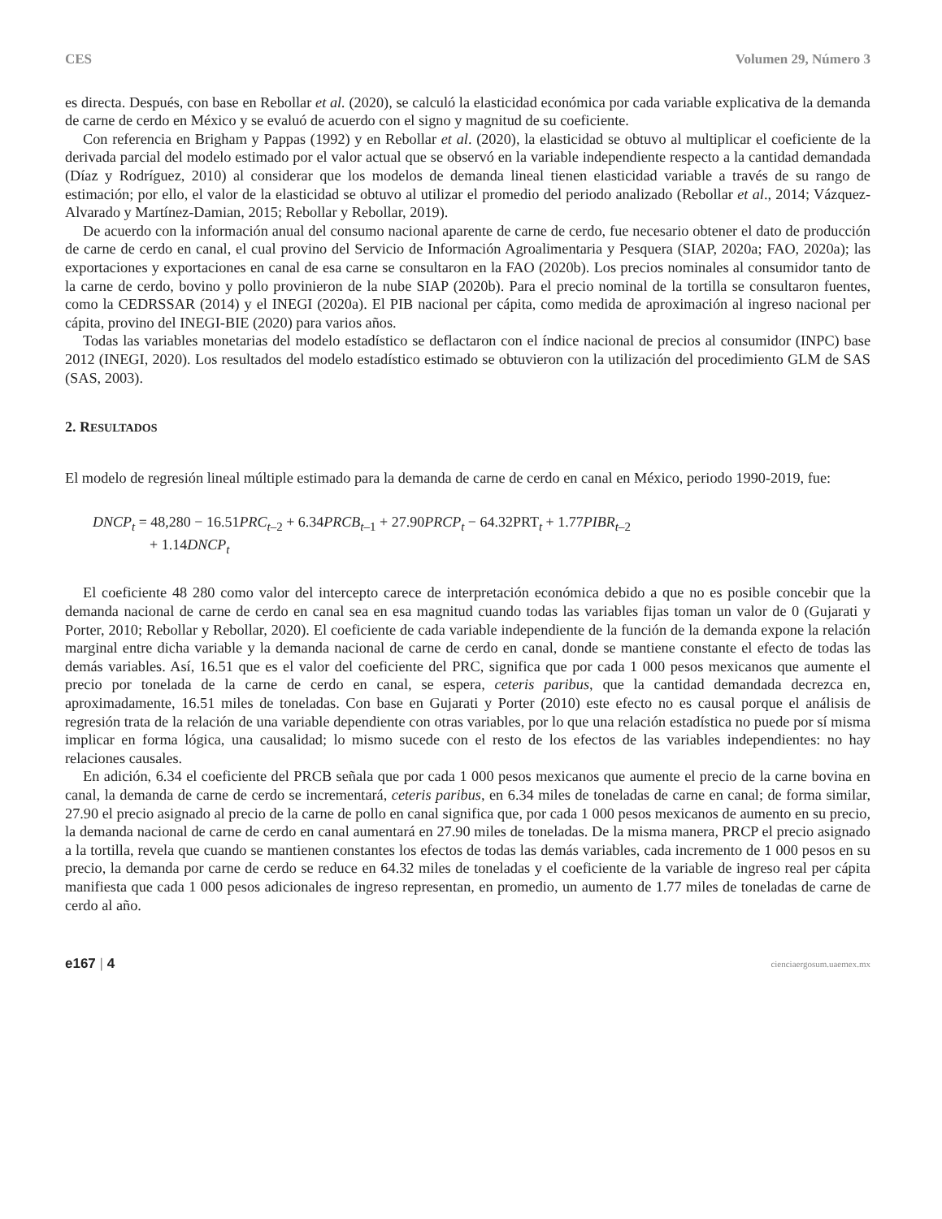CES Volumen 29, Número 3
es directa. Después, con base en Rebollar et al. (2020), se calculó la elasticidad económica por cada variable explicativa de la demanda de carne de cerdo en México y se evaluó de acuerdo con el signo y magnitud de su coeficiente.
Con referencia en Brigham y Pappas (1992) y en Rebollar et al. (2020), la elasticidad se obtuvo al multiplicar el coeficiente de la derivada parcial del modelo estimado por el valor actual que se observó en la variable independiente respecto a la cantidad demandada (Díaz y Rodríguez, 2010) al considerar que los modelos de demanda lineal tienen elasticidad variable a través de su rango de estimación; por ello, el valor de la elasticidad se obtuvo al utilizar el promedio del periodo analizado (Rebollar et al., 2014; Vázquez-Alvarado y Martínez-Damian, 2015; Rebollar y Rebollar, 2019).
De acuerdo con la información anual del consumo nacional aparente de carne de cerdo, fue necesario obtener el dato de producción de carne de cerdo en canal, el cual provino del Servicio de Información Agroalimentaria y Pesquera (SIAP, 2020a; FAO, 2020a); las exportaciones y exportaciones en canal de esa carne se consultaron en la FAO (2020b). Los precios nominales al consumidor tanto de la carne de cerdo, bovino y pollo provinieron de la nube SIAP (2020b). Para el precio nominal de la tortilla se consultaron fuentes, como la CEDRSSAR (2014) y el INEGI (2020a). El PIB nacional per cápita, como medida de aproximación al ingreso nacional per cápita, provino del INEGI-BIE (2020) para varios años.
Todas las variables monetarias del modelo estadístico se deflactaron con el índice nacional de precios al consumidor (INPC) base 2012 (INEGI, 2020). Los resultados del modelo estadístico estimado se obtuvieron con la utilización del procedimiento GLM de SAS (SAS, 2003).
2. RESULTADOS
El modelo de regresión lineal múltiple estimado para la demanda de carne de cerdo en canal en México, periodo 1990-2019, fue:
DNCP<sub>t</sub> = 48,280 − 16.51PRC<sub>t</sub><sub>–2</sub> + 6.34PRCB<sub>t</sub><sub>–1</sub> + 27.90PRCP<sub>t</sub> − 64.32PRT<sub>t</sub> + 1.77PIBR<sub>t</sub><sub>–2</sub>
+ 1.14DNCP<sub>t</sub>
El coeficiente 48 280 como valor del intercepto carece de interpretación económica debido a que no es posible concebir que la demanda nacional de carne de cerdo en canal sea en esa magnitud cuando todas las variables fijas toman un valor de 0 (Gujarati y Porter, 2010; Rebollar y Rebollar, 2020). El coeficiente de cada variable independiente de la función de la demanda expone la relación marginal entre dicha variable y la demanda nacional de carne de cerdo en canal, donde se mantiene constante el efecto de todas las demás variables. Así, 16.51 que es el valor del coeficiente del PRC, significa que por cada 1 000 pesos mexicanos que aumente el precio por tonelada de la carne de cerdo en canal, se espera, ceteris paribus, que la cantidad demandada decrezca en, aproximadamente, 16.51 miles de toneladas. Con base en Gujarati y Porter (2010) este efecto no es causal porque el análisis de regresión trata de la relación de una variable dependiente con otras variables, por lo que una relación estadística no puede por sí misma implicar en forma lógica, una causalidad; lo mismo sucede con el resto de los efectos de las variables independientes: no hay relaciones causales.
En adición, 6.34 el coeficiente del PRCB señala que por cada 1 000 pesos mexicanos que aumente el precio de la carne bovina en canal, la demanda de carne de cerdo se incrementará, ceteris paribus, en 6.34 miles de toneladas de carne en canal; de forma similar, 27.90 el precio asignado al precio de la carne de pollo en canal significa que, por cada 1 000 pesos mexicanos de aumento en su precio, la demanda nacional de carne de cerdo en canal aumentará en 27.90 miles de toneladas. De la misma manera, PRCP el precio asignado a la tortilla, revela que cuando se mantienen constantes los efectos de todas las demás variables, cada incremento de 1 000 pesos en su precio, la demanda por carne de cerdo se reduce en 64.32 miles de toneladas y el coeficiente de la variable de ingreso real per cápita manifiesta que cada 1 000 pesos adicionales de ingreso representan, en promedio, un aumento de 1.77 miles de toneladas de carne de cerdo al año.
e167 | 4 cienciaergosum.uaemex.mx